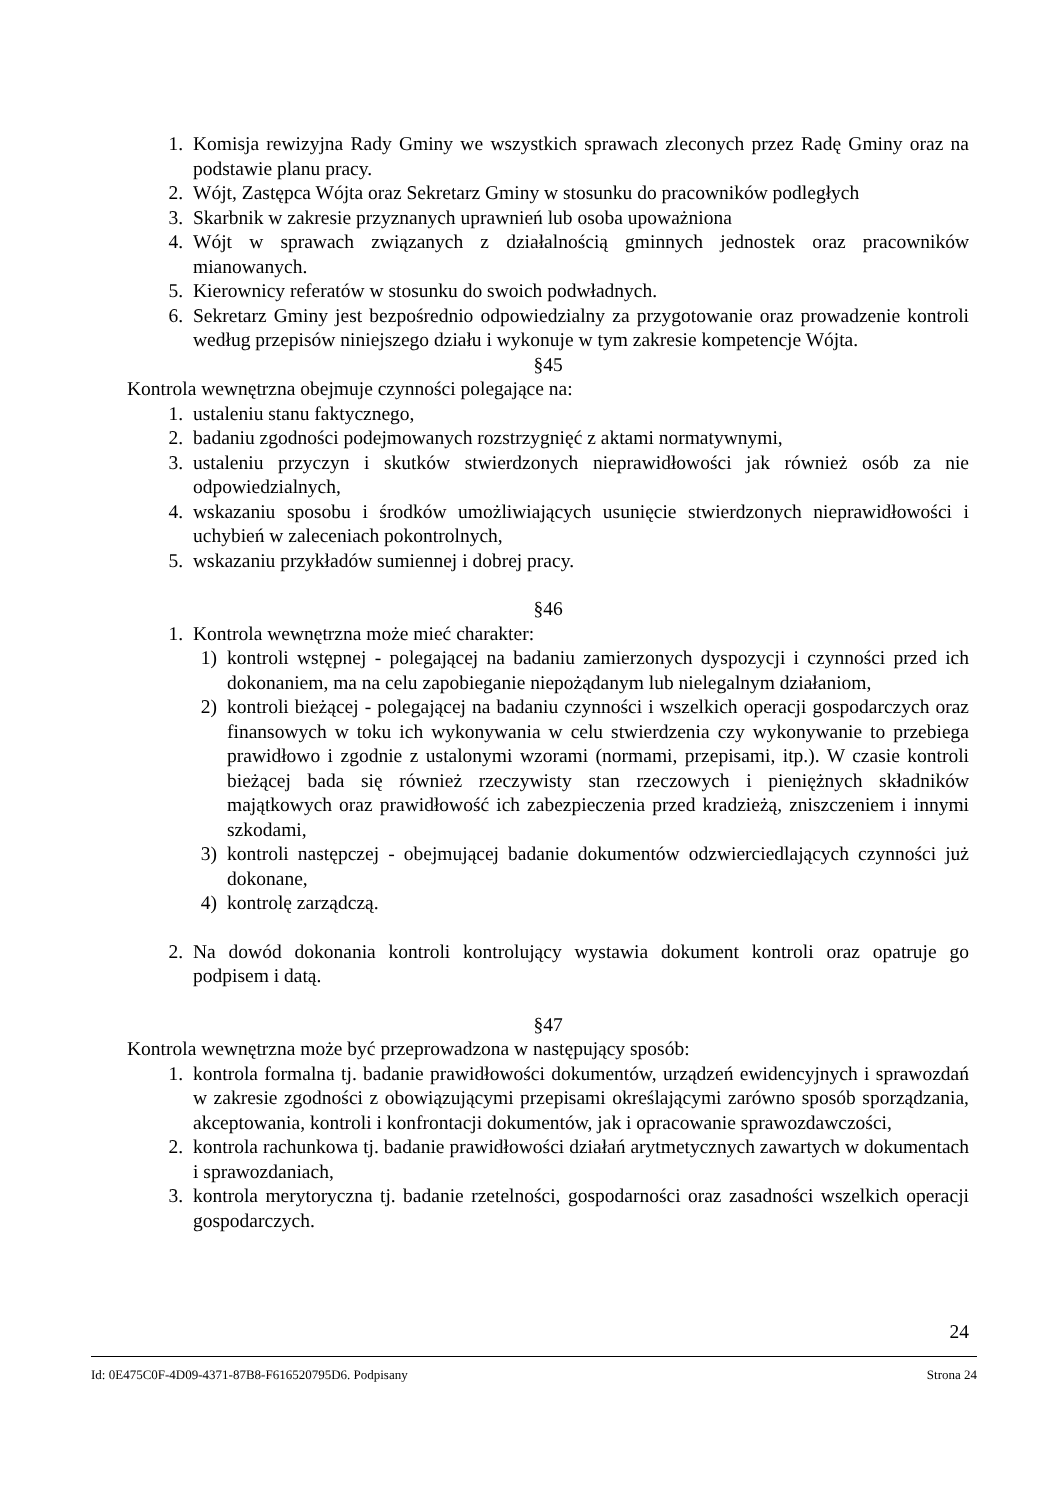1. Komisja rewizyjna Rady Gminy we wszystkich sprawach zleconych przez Radę Gminy oraz na podstawie planu pracy.
2. Wójt, Zastępca Wójta oraz Sekretarz Gminy w stosunku do pracowników podległych
3. Skarbnik w zakresie przyznanych uprawnień lub osoba upoważniona
4. Wójt w sprawach związanych z działalnością gminnych jednostek oraz pracowników mianowanych.
5. Kierownicy referatów w stosunku do swoich podwładnych.
6. Sekretarz Gminy jest bezpośrednio odpowiedzialny za przygotowanie oraz prowadzenie kontroli według przepisów niniejszego działu i wykonuje w tym zakresie kompetencje Wójta.
§45
Kontrola wewnętrzna obejmuje czynności polegające na:
1. ustaleniu stanu faktycznego,
2. badaniu zgodności podejmowanych rozstrzygnięć z aktami normatywnymi,
3. ustaleniu przyczyn i skutków stwierdzonych nieprawidłowości jak również osób za nie odpowiedzialnych,
4. wskazaniu sposobu i środków umożliwiających usunięcie stwierdzonych nieprawidłowości i uchybień w zaleceniach pokontrolnych,
5. wskazaniu przykładów sumiennej i dobrej pracy.
§46
1. Kontrola wewnętrzna może mieć charakter:
1) kontroli wstępnej - polegającej na badaniu zamierzonych dyspozycji i czynności przed ich dokonaniem, ma na celu zapobieganie niepożądanym lub nielegalnym działaniom,
2) kontroli bieżącej - polegającej na badaniu czynności i wszelkich operacji gospodarczych oraz finansowych w toku ich wykonywania w celu stwierdzenia czy wykonywanie to przebiega prawidłowo i zgodnie z ustalonymi wzorami (normami, przepisami, itp.). W czasie kontroli bieżącej bada się również rzeczywisty stan rzeczowych i pieniężnych składników majątkowych oraz prawidłowość ich zabezpieczenia przed kradzieżą, zniszczeniem i innymi szkodami,
3) kontroli następczej - obejmującej badanie dokumentów odzwierciedlających czynności już dokonane,
4) kontrolę zarządczą.
2. Na dowód dokonania kontroli kontrolujący wystawia dokument kontroli oraz opatruje go podpisem i datą.
§47
Kontrola wewnętrzna może być przeprowadzona w następujący sposób:
1. kontrola formalna tj. badanie prawidłowości dokumentów, urządzeń ewidencyjnych i sprawozdań w zakresie zgodności z obowiązującymi przepisami określającymi zarówno sposób sporządzania, akceptowania, kontroli i konfrontacji dokumentów, jak i opracowanie sprawozdawczości,
2. kontrola rachunkowa tj. badanie prawidłowości działań arytmetycznych zawartych w dokumentach i sprawozdaniach,
3. kontrola merytoryczna tj. badanie rzetelności, gospodarności oraz zasadności wszelkich operacji gospodarczych.
24
Id: 0E475C0F-4D09-4371-87B8-F616520795D6. Podpisany Strona 24